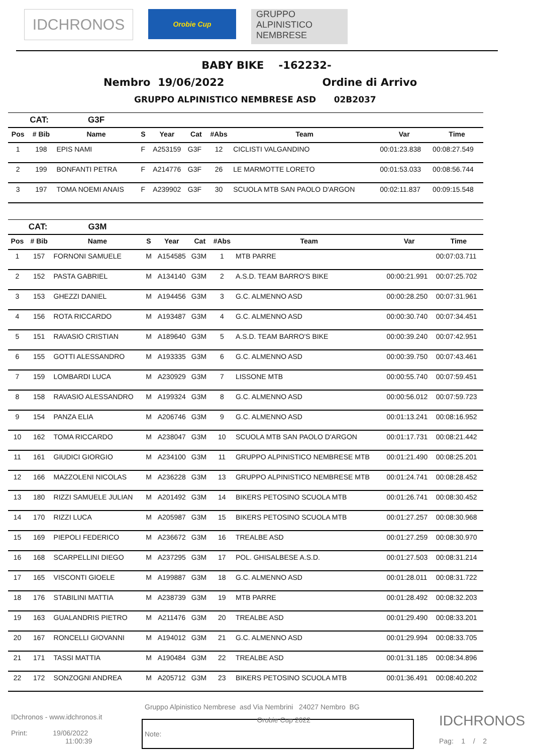IDCHRONOS
Orobie Cup
GRUPPO
ALPINISTICO
NEMBRESE
BABY BIKE -162232-
Nembro 19/06/2022 Ordine di Arrivo
GRUPPO ALPINISTICO NEMBRESE ASD 02B2037
| | CAT: | G3F | | | | | | | |
| Pos | # Bib | Name | S | Year | Cat | #Abs | Team | Var | Time |
| 1 | 198 | EPIS NAMI | F | A253159 | G3F | 12 | CICLISTI VALGANDINO | 00:01:23.838 | 00:08:27.549 |
| 2 | 199 | BONFANTI PETRA | F | A214776 | G3F | 26 | LE MARMOTTE LORETO | 00:01:53.033 | 00:08:56.744 |
| 3 | 197 | TOMA NOEMI ANAIS | F | A239902 | G3F | 30 | SCUOLA MTB SAN PAOLO D'ARGON | 00:02:11.837 | 00:09:15.548 |
| | CAT: | G3M | | | | | | | |
| Pos | # Bib | Name | S | Year | Cat | #Abs | Team | Var | Time |
| 1 | 157 | FORNONI SAMUELE | M | A154585 | G3M | 1 | MTB PARRE | | 00:07:03.711 |
| 2 | 152 | PASTA GABRIEL | M | A134140 | G3M | 2 | A.S.D. TEAM BARRO'S BIKE | 00:00:21.991 | 00:07:25.702 |
| 3 | 153 | GHEZZI DANIEL | M | A194456 | G3M | 3 | G.C. ALMENNO ASD | 00:00:28.250 | 00:07:31.961 |
| 4 | 156 | ROTA RICCARDO | M | A193487 | G3M | 4 | G.C. ALMENNO ASD | 00:00:30.740 | 00:07:34.451 |
| 5 | 151 | RAVASIO CRISTIAN | M | A189640 | G3M | 5 | A.S.D. TEAM BARRO'S BIKE | 00:00:39.240 | 00:07:42.951 |
| 6 | 155 | GOTTI ALESSANDRO | M | A193335 | G3M | 6 | G.C. ALMENNO ASD | 00:00:39.750 | 00:07:43.461 |
| 7 | 159 | LOMBARDI LUCA | M | A230929 | G3M | 7 | LISSONE MTB | 00:00:55.740 | 00:07:59.451 |
| 8 | 158 | RAVASIO ALESSANDRO | M | A199324 | G3M | 8 | G.C. ALMENNO ASD | 00:00:56.012 | 00:07:59.723 |
| 9 | 154 | PANZA ELIA | M | A206746 | G3M | 9 | G.C. ALMENNO ASD | 00:01:13.241 | 00:08:16.952 |
| 10 | 162 | TOMA RICCARDO | M | A238047 | G3M | 10 | SCUOLA MTB SAN PAOLO D'ARGON | 00:01:17.731 | 00:08:21.442 |
| 11 | 161 | GIUDICI GIORGIO | M | A234100 | G3M | 11 | GRUPPO ALPINISTICO NEMBRESE MTB | 00:01:21.490 | 00:08:25.201 |
| 12 | 166 | MAZZOLENI NICOLAS | M | A236228 | G3M | 13 | GRUPPO ALPINISTICO NEMBRESE MTB | 00:01:24.741 | 00:08:28.452 |
| 13 | 180 | RIZZI SAMUELE JULIAN | M | A201492 | G3M | 14 | BIKERS PETOSINO SCUOLA MTB | 00:01:26.741 | 00:08:30.452 |
| 14 | 170 | RIZZI LUCA | M | A205987 | G3M | 15 | BIKERS PETOSINO SCUOLA MTB | 00:01:27.257 | 00:08:30.968 |
| 15 | 169 | PIEPOLI FEDERICO | M | A236672 | G3M | 16 | TREALBE ASD | 00:01:27.259 | 00:08:30.970 |
| 16 | 168 | SCARPELLINI DIEGO | M | A237295 | G3M | 17 | POL. GHISALBESE A.S.D. | 00:01:27.503 | 00:08:31.214 |
| 17 | 165 | VISCONTI GIOELE | M | A199887 | G3M | 18 | G.C. ALMENNO ASD | 00:01:28.011 | 00:08:31.722 |
| 18 | 176 | STABILINI MATTIA | M | A238739 | G3M | 19 | MTB PARRE | 00:01:28.492 | 00:08:32.203 |
| 19 | 163 | GUALANDRIS PIETRO | M | A211476 | G3M | 20 | TREALBE ASD | 00:01:29.490 | 00:08:33.201 |
| 20 | 167 | RONCELLI GIOVANNI | M | A194012 | G3M | 21 | G.C. ALMENNO ASD | 00:01:29.994 | 00:08:33.705 |
| 21 | 171 | TASSI MATTIA | M | A190484 | G3M | 22 | TREALBE ASD | 00:01:31.185 | 00:08:34.896 |
| 22 | 172 | SONZOGNI ANDREA | M | A205712 | G3M | 23 | BIKERS PETOSINO SCUOLA MTB | 00:01:36.491 | 00:08:40.202 |
Gruppo Alpinistico Nembrese asd Via Nembrini 24027 Nembro BG
IDchronos - www.idchronos.it
Print: 19/06/2022
11:00:39
Note: Orobie Cup 2022
IDCHRONOS
Pag: 1 / 2